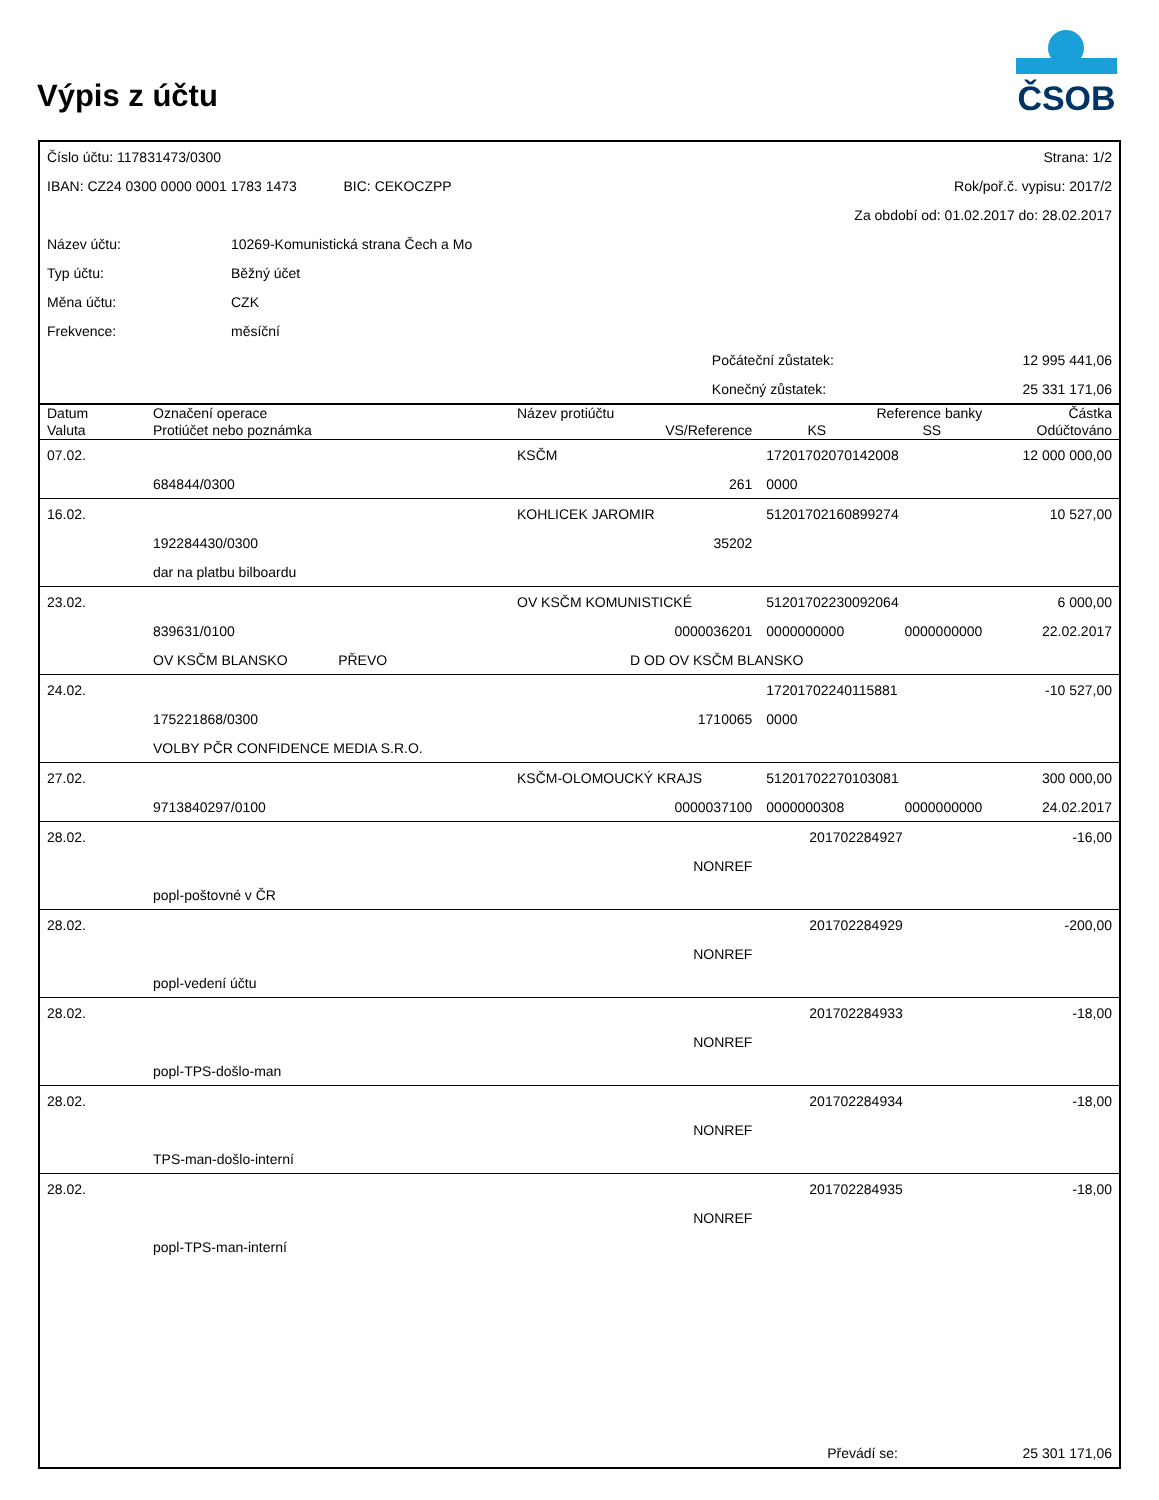Výpis z účtu
ČSOB
| Číslo účtu: 117831473/0300 | | | Strana: 1/2 | |
| IBAN: CZ24 0300 0000 0001 1783 1473 BIC: CEKOCZPP | | | Rok/poř.č. vypisu: 2017/2 | |
| | | | Za období od: 01.02.2017 do: 28.02.2017 | |
| Název účtu: | 10269-Komunistická strana Čech a Mo | | | |
| Typ účtu: | Běžný účet | | | |
| Měna účtu: | CZK | | | |
| Frekvence: | měsíční | | | |
| | | | Počáteční zůstatek: | 12 995 441,06 |
| | | | Konečný zůstatek: | 25 331 171,06 |
| Datum | Označení operace | Název protiúčtu | Reference banky | | Částka |
| --- | --- | --- | --- | --- | --- |
| Valuta | Protiúčet nebo poznámka | VS/Reference | KS | SS | Odúčtováno |
| 07.02. | | KSČM | 17201702070142008 | | 12 000 000,00 |
| | 684844/0300 | 261 | 0000 | | |
| 16.02. | | KOHLICEK JAROMIR | 51201702160899274 | | 10 527,00 |
| | 192284430/0300 | 35202 | | | |
| | dar na platbu bilboardu | | | | |
| 23.02. | | OV KSČM KOMUNISTICKÉ | 51201702230092064 | | 6 000,00 |
| | 839631/0100 | 0000036201 | 0000000000 | 0000000000 | 22.02.2017 |
| | OV KSČM BLANSKO PŘEVO | D OD OV KSČM BLANSKO | | | |
| 24.02. | | | 17201702240115881 | | -10 527,00 |
| | 175221868/0300 | 1710065 | 0000 | | |
| | VOLBY PČR CONFIDENCE MEDIA S.R.O. | | | | |
| 27.02. | | KSČM-OLOMOUCKÝ KRAJS | 51201702270103081 | | 300 000,00 |
| | 9713840297/0100 | 0000037100 | 0000000308 | 0000000000 | 24.02.2017 |
| 28.02. | | | 201702284927 | | -16,00 |
| | | NONREF | | | |
| | popl-poštovné v ČR | | | | |
| 28.02. | | | 201702284929 | | -200,00 |
| | | NONREF | | | |
| | popl-vedení účtu | | | | |
| 28.02. | | | 201702284933 | | -18,00 |
| | | NONREF | | | |
| | popl-TPS-došlo-man | | | | |
| 28.02. | | | 201702284934 | | -18,00 |
| | | NONREF | | | |
| | TPS-man-došlo-interní | | | | |
| 28.02. | | | 201702284935 | | -18,00 |
| | | NONREF | | | |
| | popl-TPS-man-interní | | | | |
| | Převádí se: | 25 301 171,06 |